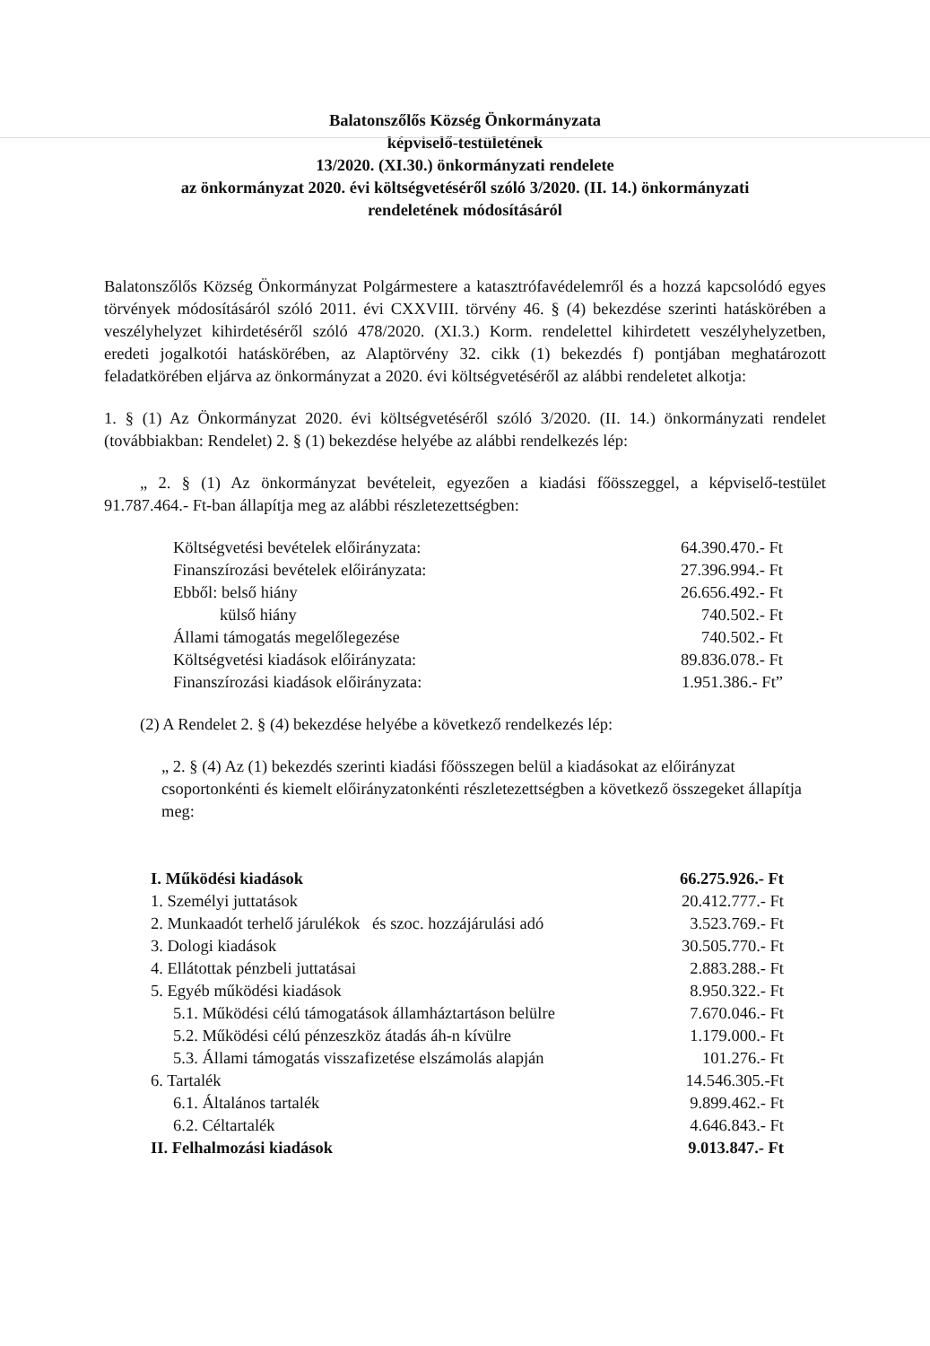Balatonszőlős Község Önkormányzata
képviselő-testületének
13/2020. (XI.30.) önkormányzati rendelete
az önkormányzat 2020. évi költségvetéséről szóló 3/2020. (II. 14.) önkormányzati
rendeletének módosításáról
Balatonszőlős Község Önkormányzat Polgármestere a katasztrófavédelemről és a hozzá kapcsolódó egyes törvények módosításáról szóló 2011. évi CXXVIII. törvény 46. § (4) bekezdése szerinti hatáskörében a veszélyhelyzet kihirdetéséről szóló 478/2020. (XI.3.) Korm. rendelettel kihirdetett veszélyhelyzetben, eredeti jogalkotói hatáskörében, az Alaptörvény 32. cikk (1) bekezdés f) pontjában meghatározott feladatkörében eljárva az önkormányzat a 2020. évi költségvetéséről az alábbi rendeletet alkotja:
1. § (1) Az Önkormányzat 2020. évi költségvetéséről szóló 3/2020. (II. 14.) önkormányzati rendelet (továbbiakban: Rendelet) 2. § (1) bekezdése helyébe az alábbi rendelkezés lép:
„ 2. § (1) Az önkormányzat bevételeit, egyezően a kiadási főösszeggel, a képviselő-testület 91.787.464.- Ft-ban állapítja meg az alábbi részletezettségben:
| Költségvetési bevételek előirányzata: | 64.390.470.- Ft |
| Finanszírozási bevételek előirányzata: | 27.396.994.- Ft |
| Ebből: belső hiány | 26.656.492.- Ft |
| külső hiány | 740.502.- Ft |
| Állami támogatás megelőlegezése | 740.502.- Ft |
| Költségvetési kiadások előirányzata: | 89.836.078.- Ft |
| Finanszírozási kiadások előirányzata: | 1.951.386.- Ft” |
(2) A Rendelet 2. § (4) bekezdése helyébe a következő rendelkezés lép:
„ 2. § (4) Az (1) bekezdés szerinti kiadási főösszegen belül a kiadásokat az előirányzat csoportonkénti és kiemelt előirányzatonkénti részletezettségben a következő összegeket állapítja meg:
| I. Működési kiadások | 66.275.926.- Ft |
| 1. Személyi juttatások | 20.412.777.- Ft |
| 2. Munkaadót terhelő járulékok és szoc. hozzájárulási adó | 3.523.769.- Ft |
| 3. Dologi kiadások | 30.505.770.- Ft |
| 4. Ellátottak pénzbeli juttatásai | 2.883.288.- Ft |
| 5. Egyéb működési kiadások | 8.950.322.- Ft |
| 5.1. Működési célú támogatások államháztartáson belülre | 7.670.046.- Ft |
| 5.2. Működési célú pénzeszköz átadás áh-n kívülre | 1.179.000.- Ft |
| 5.3. Állami támogatás visszafizetése elszámolás alapján | 101.276.- Ft |
| 6. Tartalék | 14.546.305.-Ft |
| 6.1. Általános tartalék | 9.899.462.- Ft |
| 6.2. Céltartalék | 4.646.843.- Ft |
| II. Felhalmozási kiadások | 9.013.847.- Ft |